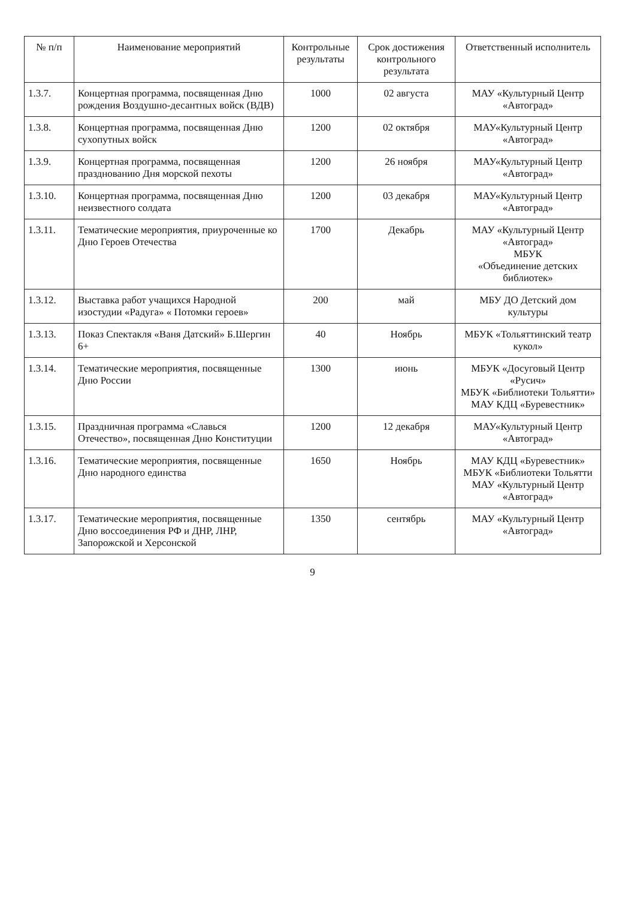| № п/п | Наименование мероприятий | Контрольные результаты | Срок достижения контрольного результата | Ответственный исполнитель |
| --- | --- | --- | --- | --- |
| 1.3.7. | Концертная программа, посвященная Дню рождения Воздушно-десантных войск (ВДВ) | 1000 | 02 августа | МАУ «Культурный Центр «Автоград» |
| 1.3.8. | Концертная программа, посвященная Дню сухопутных войск | 1200 | 02 октября | МАУ«Культурный Центр «Автоград» |
| 1.3.9. | Концертная программа, посвященная празднованию Дня морской пехоты | 1200 | 26 ноября | МАУ«Культурный Центр «Автоград» |
| 1.3.10. | Концертная программа, посвященная Дню неизвестного солдата | 1200 | 03 декабря | МАУ«Культурный Центр «Автоград» |
| 1.3.11. | Тематические мероприятия, приуроченные ко Дню Героев Отечества | 1700 | Декабрь | МАУ «Культурный Центр «Автоград» МБУК «Объединение детских библиотек» |
| 1.3.12. | Выставка работ учащихся Народной изостудии «Радуга» « Потомки героев» | 200 | май | МБУ ДО Детский дом культуры |
| 1.3.13. | Показ Спектакля «Ваня Датский» Б.Шергин 6+ | 40 | Ноябрь | МБУК «Тольяттинский театр кукол» |
| 1.3.14. | Тематические мероприятия, посвященные Дню России | 1300 | июнь | МБУК «Досуговый Центр «Русич» МБУК «Библиотеки Тольятти» МАУ КДЦ «Буревестник» |
| 1.3.15. | Праздничная программа «Славься Отечество», посвященная Дню Конституции | 1200 | 12 декабря | МАУ«Культурный Центр «Автоград» |
| 1.3.16. | Тематические мероприятия, посвященные Дню народного единства | 1650 | Ноябрь | МАУ КДЦ «Буревестник» МБУК «Библиотеки Тольятти МАУ «Культурный Центр «Автоград» |
| 1.3.17. | Тематические мероприятия, посвященные Дню воссоединения РФ и ДНР, ЛНР, Запорожской и Херсонской | 1350 | сентябрь | МАУ «Культурный Центр «Автоград» |
9